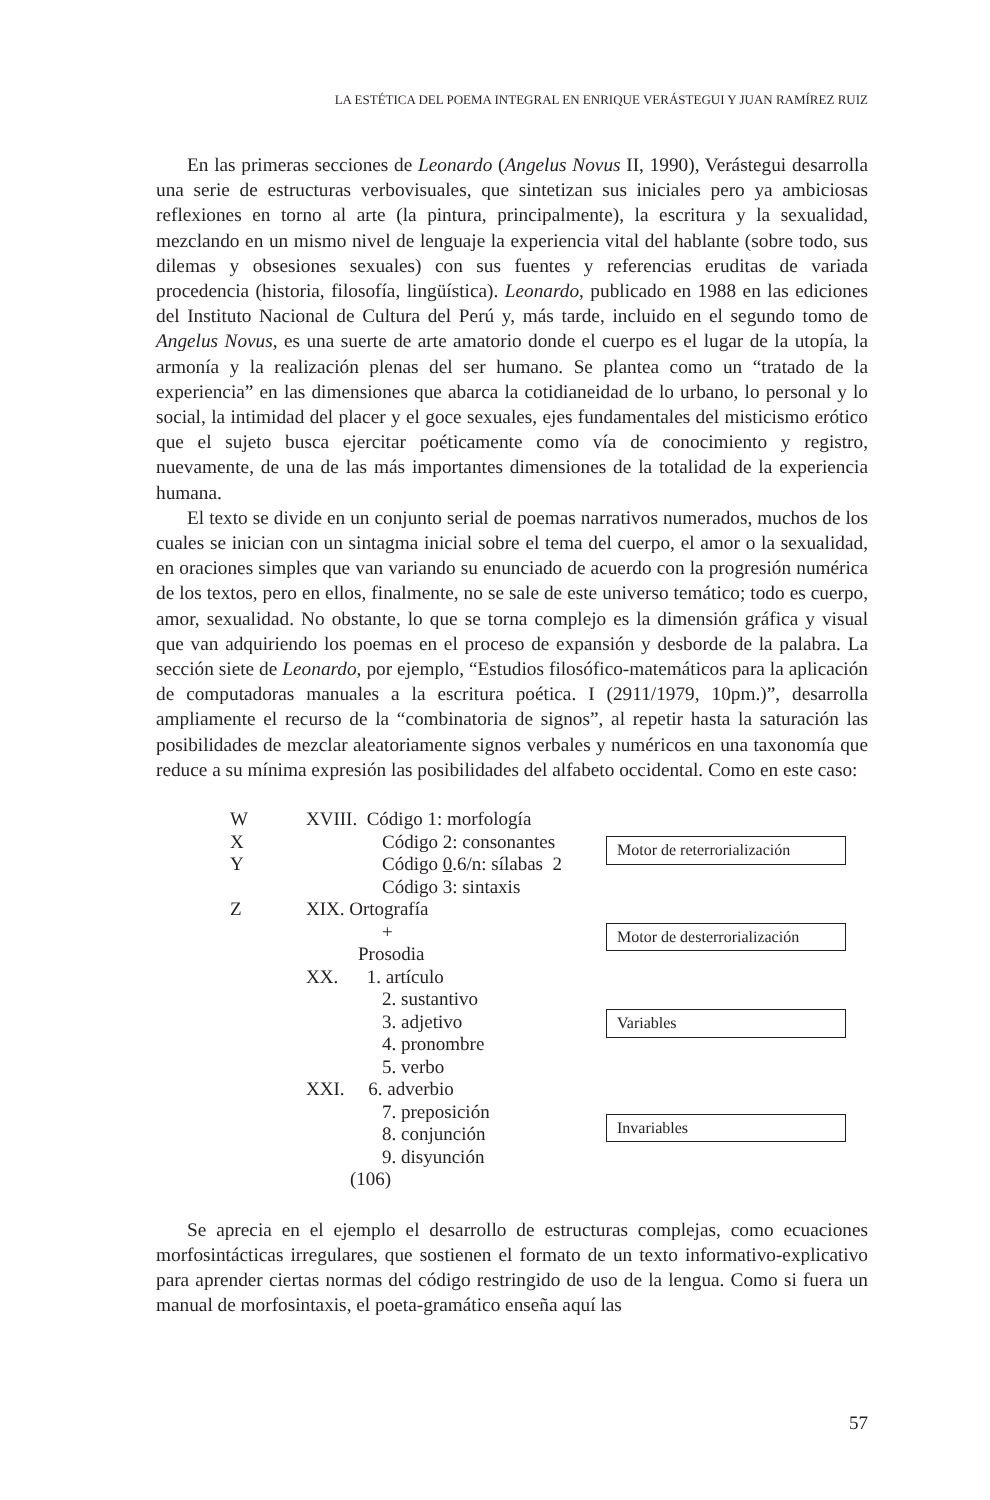LA ESTÉTICA DEL POEMA INTEGRAL EN ENRIQUE VERÁSTEGUI Y JUAN RAMÍREZ RUIZ
En las primeras secciones de Leonardo (Angelus Novus II, 1990), Verástegui desarrolla una serie de estructuras verbovisuales, que sintetizan sus iniciales pero ya ambiciosas reflexiones en torno al arte (la pintura, principalmente), la escritura y la sexualidad, mezclando en un mismo nivel de lenguaje la experiencia vital del hablante (sobre todo, sus dilemas y obsesiones sexuales) con sus fuentes y referencias eruditas de variada procedencia (historia, filosofía, lingüística). Leonardo, publicado en 1988 en las ediciones del Instituto Nacional de Cultura del Perú y, más tarde, incluido en el segundo tomo de Angelus Novus, es una suerte de arte amatorio donde el cuerpo es el lugar de la utopía, la armonía y la realización plenas del ser humano. Se plantea como un “tratado de la experiencia” en las dimensiones que abarca la cotidianeidad de lo urbano, lo personal y lo social, la intimidad del placer y el goce sexuales, ejes fundamentales del misticismo erótico que el sujeto busca ejercitar poéticamente como vía de conocimiento y registro, nuevamente, de una de las más importantes dimensiones de la totalidad de la experiencia humana.
El texto se divide en un conjunto serial de poemas narrativos numerados, muchos de los cuales se inician con un sintagma inicial sobre el tema del cuerpo, el amor o la sexualidad, en oraciones simples que van variando su enunciado de acuerdo con la progresión numérica de los textos, pero en ellos, finalmente, no se sale de este universo temático; todo es cuerpo, amor, sexualidad. No obstante, lo que se torna complejo es la dimensión gráfica y visual que van adquiriendo los poemas en el proceso de expansión y desborde de la palabra. La sección siete de Leonardo, por ejemplo, “Estudios filosófico-matemáticos para la aplicación de computadoras manuales a la escritura poética. I (2911/1979, 10pm.)”, desarrolla ampliamente el recurso de la “combinatoria de signos”, al repetir hasta la saturación las posibilidades de mezclar aleatoriamente signos verbales y numéricos en una taxonomía que reduce a su mínima expresión las posibilidades del alfabeto occidental. Como en este caso:
W
X
Y
Z
XVIII. Código 1: morfología
Código 2: consonantes
Código 0.6/n: sílabas 2
Código 3: sintaxis
XIX. Ortografía
+
Prosodia
XX. 1. artículo
2. sustantivo
3. adjetivo
4. pronombre
5. verbo
XXI. 6. adverbio
7. preposición
8. conjunción
9. disyunción
(106)
Motor de reterrorialización
Motor de desterrorialización
Variables
Invariables
Se aprecia en el ejemplo el desarrollo de estructuras complejas, como ecuaciones morfosintácticas irregulares, que sostienen el formato de un texto informativo-explicativo para aprender ciertas normas del código restringido de uso de la lengua. Como si fuera un manual de morfosintaxis, el poeta-gramático enseña aquí las
57